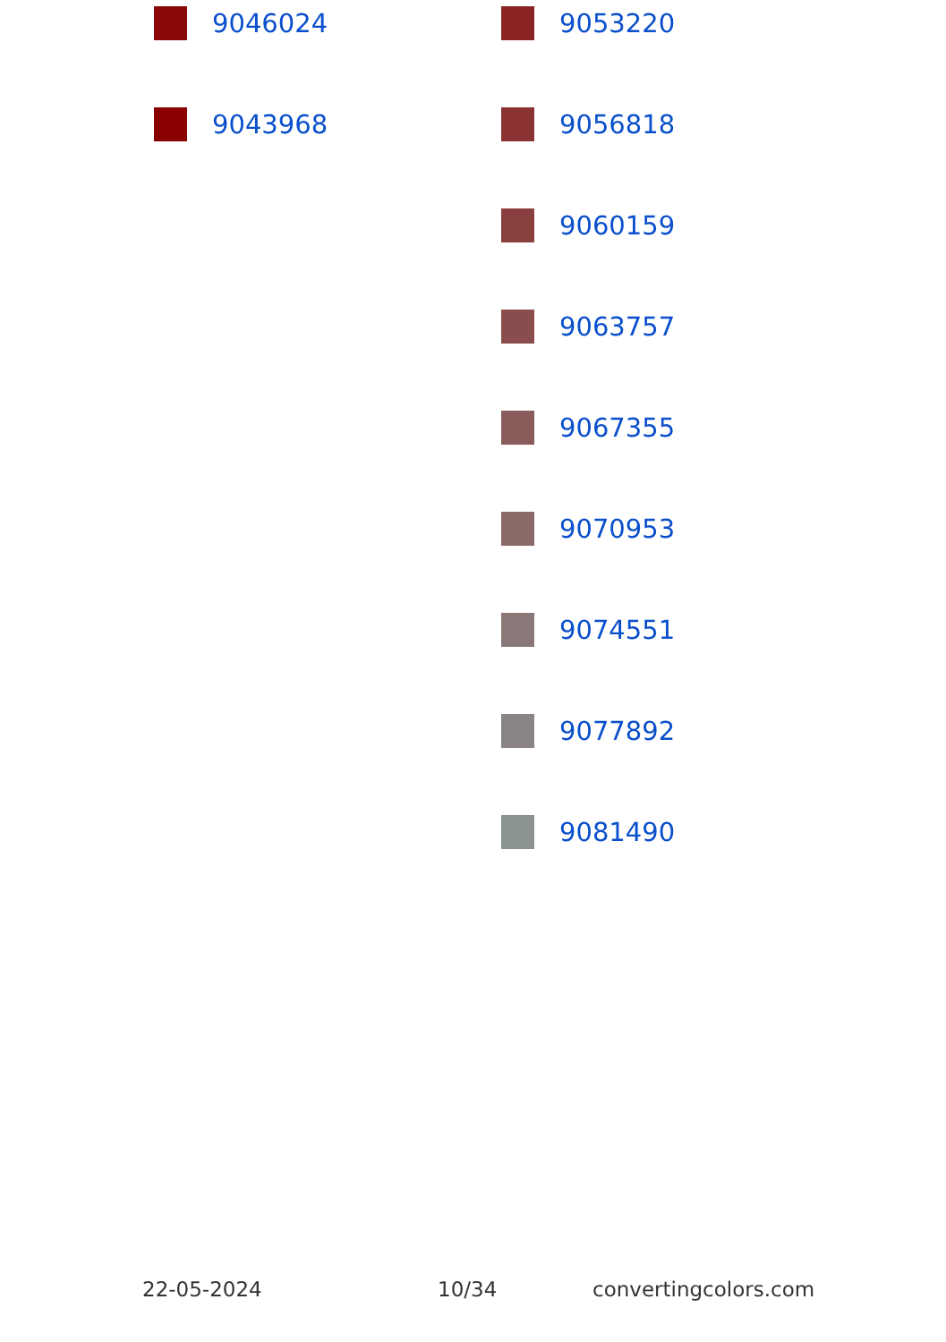9046024
9043968
9053220
9056818
9060159
9063757
9067355
9070953
9074551
9077892
9081490
22-05-2024 10/34 convertingcolors.com